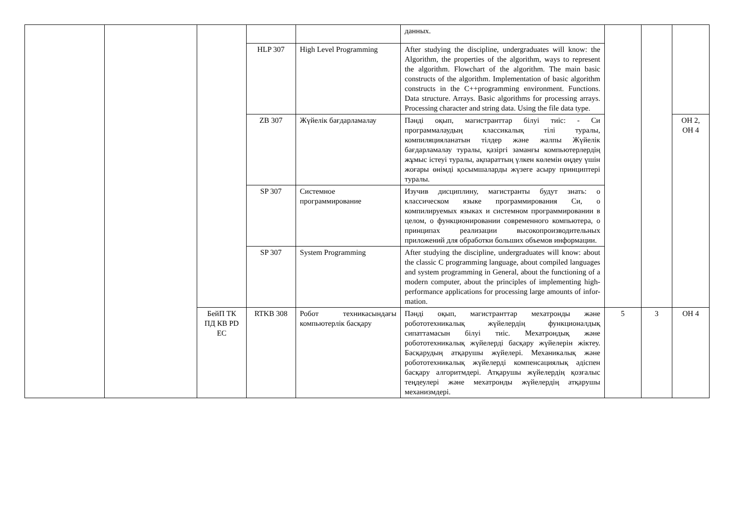| | | | | | данных. | | | |
| | | | HLP 307 | High Level Programming | After studying the discipline, undergraduates will know: the Algorithm, the properties of the algorithm, ways to represent the algorithm. Flowchart of the algorithm. The main basic constructs of the algorithm. Implementation of basic algorithm constructs in the C++programming environment. Functions. Data structure. Arrays. Basic algorithms for processing arrays. Processing character and string data. Using the file data type. | | | |
| | | | ZB 307 | Жүйелік бағдарламалау | Пәнді оқып, магистранттар білуі тиіс: - Си программалаудың классикалық тілі туралы, компиляцияланатын тілдер және жалпы Жүйелік бағдарламалау туралы, қазіргі заманғы компьютерлердің жұмыс істеуі туралы, ақпараттың үлкен көлемін өңдеу үшін жоғары өнімді қосымшаларды жүзеге асыру принциптері туралы. | | | ОН 2, ОН 4 |
| | | | SP 307 | Системное программирование | Изучив дисциплину, магистранты будут знать: о классическом языке программирования Си, о компилируемых языках и системном программировании в целом, о функционировании современного компьютера, о принципах реализации высокопроизводительных приложений для обработки больших объемов информации. | | | |
| | | | SP 307 | System Programming | After studying the discipline, undergraduates will know: about the classic C programming language, about compiled languages and system programming in General, about the functioning of a modern computer, about the principles of implementing high-performance applications for processing large amounts of infor-mation. | | | |
| | | БейП ТК ПД КВ PD EC | RTKB 308 | Робот техникасындағы компьютерлік басқару | Пәнді оқып, магистранттар мехатронды және робототехникалық жүйелердің функционалдық сипаттамасын білуі тиіс. Мехатрондық және робототехникалық жүйелерді басқару жүйелерін жіктеу. Басқарудың атқарушы жүйелері. Механикалық және робототехникалық жүйелерді компенсациялық әдіспен басқару алгоритмдері. Атқарушы жүйелердің қозғалыс теңдеулері және мехатронды жүйелердің атқарушы механизмдері. | 5 | 3 | ОН 4 |